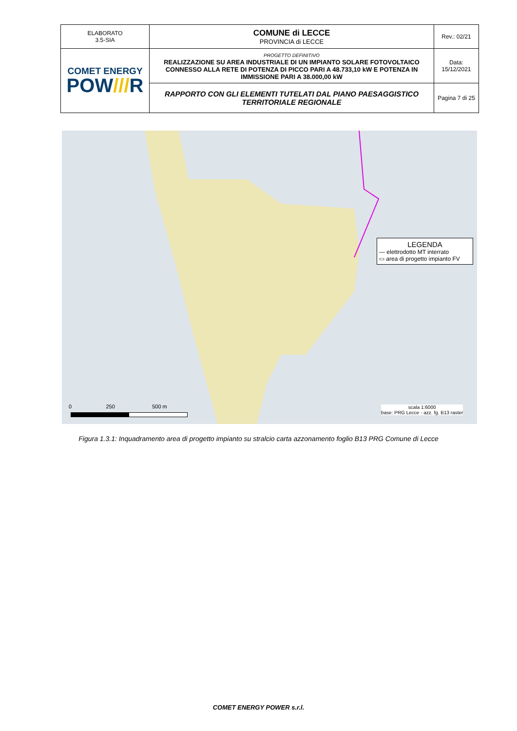| ELABORATO 3.5-SIA | COMUNE di LECCE PROVINCIA di LECCE | Rev.: 02/21 |
| COMET ENERGY POW /// R | PROGETTO DEFINITIVO REALIZZAZIONE SU AREA INDUSTRIALE DI UN IMPIANTO SOLARE FOTOVOLTAICO CONNESSO ALLA RETE DI POTENZA DI PICCO PARI A 48.733,10 kW E POTENZA IN IMMISSIONE PARI A 38.000,00 kW | Data: 15/12/2021 |
| | RAPPORTO CON GLI ELEMENTI TUTELATI DAL PIANO PAESAGGISTICO TERRITORIALE REGIONALE | Pagina 7 di 25 |
LEGENDA
— elettrodotto MT interrato
▭ area di progetto impianto FV
0 250 500 m
scala 1:6000
base: PRG Lecce - azz. fg. B13 raster
Figura 1.3.1: Inquadramento area di progetto impianto su stralcio carta azzonamento foglio B13 PRG Comune di Lecce
COMET ENERGY POWER s.r.l.